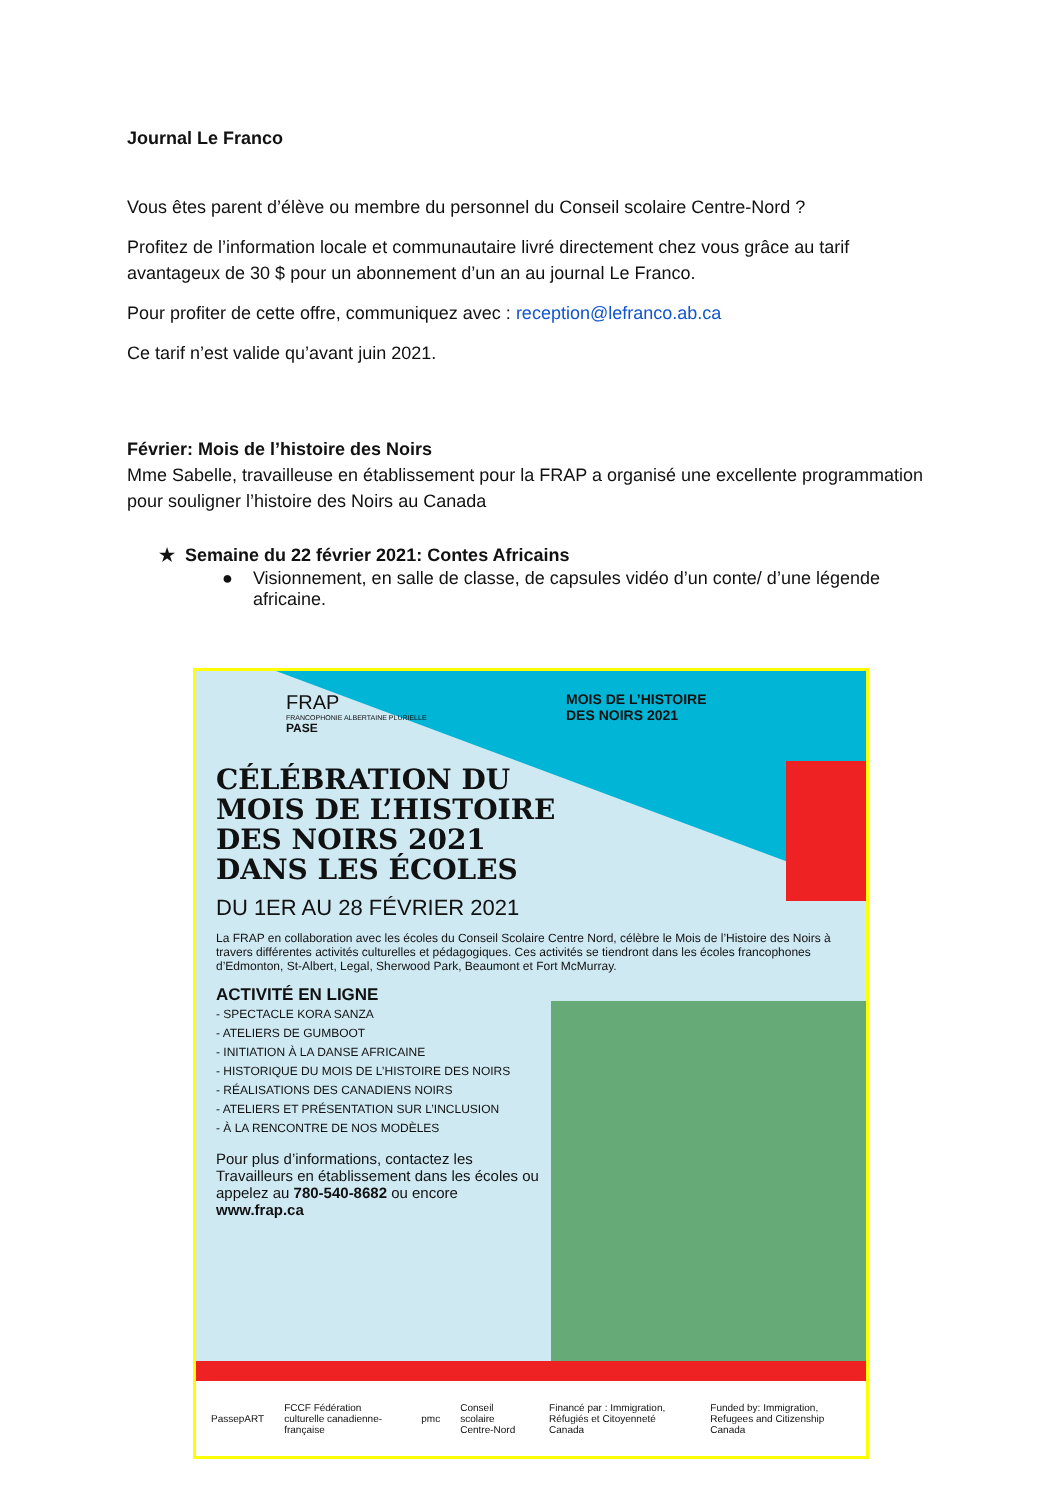Journal Le Franco
Vous êtes parent d’élève ou membre du personnel du Conseil scolaire Centre-Nord ?
Profitez de l’information locale et communautaire livré directement chez vous grâce au tarif avantageux de 30 $ pour un abonnement d’un an au journal Le Franco.
Pour profiter de cette offre, communiquez avec : reception@lefranco.ab.ca
Ce tarif n’est valide qu’avant juin 2021.
Février: Mois de l’histoire des Noirs
Mme Sabelle, travailleuse en établissement pour la FRAP a organisé une excellente programmation pour souligner l’histoire des Noirs au Canada
★ Semaine du 22 février 2021: Contes Africains
● Visionnement, en salle de classe, de capsules vidéo d’un conte/ d’une légende africaine.
FRAP
FRANCOPHONIE ALBERTAINE PLURIELLE
PASE
MOIS DE L’HISTOIRE
DES NOIRS 2021
CÉLÉBRATION DU
MOIS DE L’HISTOIRE
DES NOIRS 2021
DANS LES ÉCOLES
DU 1ER AU 28 FÉVRIER 2021
La FRAP en collaboration avec les écoles du Conseil Scolaire Centre Nord, célèbre le Mois de l’Histoire des Noirs à travers différentes activités culturelles et pédagogiques. Ces activités se tiendront dans les écoles francophones d’Edmonton, St-Albert, Legal, Sherwood Park, Beaumont et Fort McMurray.
ACTIVITÉ EN LIGNE
- SPECTACLE KORA SANZA
- ATELIERS DE GUMBOOT
- INITIATION À LA DANSE AFRICAINE
- HISTORIQUE DU MOIS DE L’HISTOIRE DES NOIRS
- RÉALISATIONS DES CANADIENS NOIRS
- ATELIERS ET PRÉSENTATION SUR L’INCLUSION
- À LA RENCONTRE DE NOS MODÈLES
Pour plus d’informations, contactez les Travailleurs en établissement dans les écoles ou appelez au 780-540-8682 ou encore www.frap.ca
PassepART FCCF Fédération culturelle canadienne-française pmc Conseil scolaire Centre-Nord Financé par : Immigration, Réfugiés et Citoyenneté Canada Funded by: Immigration, Refugees and Citizenship Canada